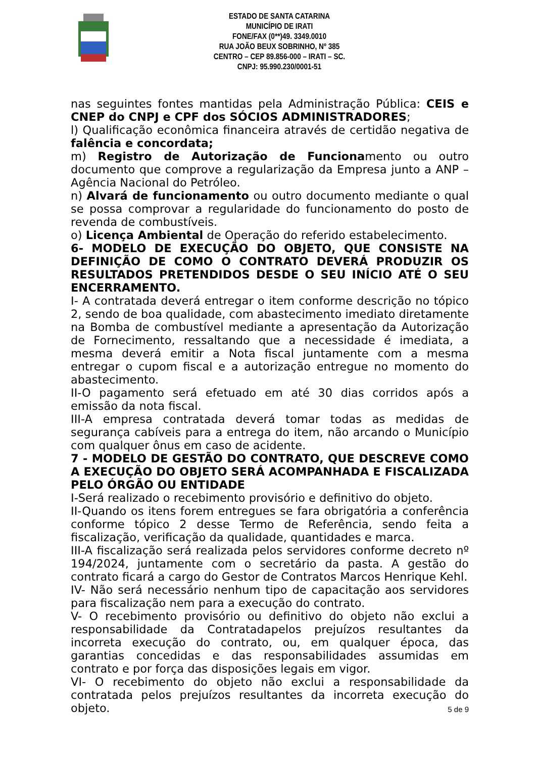ESTADO DE SANTA CATARINA
MUNICÍPIO DE IRATI
FONE/FAX (0**)49. 3349.0010
RUA JOÃO BEUX SOBRINHO, Nº 385
CENTRO – CEP 89.856-000 – IRATI – SC.
CNPJ: 95.990.230/0001-51
nas seguintes fontes mantidas pela Administração Pública: CEIS e CNEP do CNPJ e CPF dos SÓCIOS ADMINISTRADORES;
l) Qualificação econômica financeira através de certidão negativa de falência e concordata;
m) Registro de Autorização de Funcionamento ou outro documento que comprove a regularização da Empresa junto a ANP – Agência Nacional do Petróleo.
n) Alvará de funcionamento ou outro documento mediante o qual se possa comprovar a regularidade do funcionamento do posto de revenda de combustíveis.
o) Licença Ambiental de Operação do referido estabelecimento.
6- MODELO DE EXECUÇÃO DO OBJETO, QUE CONSISTE NA DEFINIÇÃO DE COMO O CONTRATO DEVERÁ PRODUZIR OS RESULTADOS PRETENDIDOS DESDE O SEU INÍCIO ATÉ O SEU ENCERRAMENTO.
I- A contratada deverá entregar o item conforme descrição no tópico 2, sendo de boa qualidade, com abastecimento imediato diretamente na Bomba de combustível mediante a apresentação da Autorização de Fornecimento, ressaltando que a necessidade é imediata, a mesma deverá emitir a Nota fiscal juntamente com a mesma entregar o cupom fiscal e a autorização entregue no momento do abastecimento.
II-O pagamento será efetuado em até 30 dias corridos após a emissão da nota fiscal.
III-A empresa contratada deverá tomar todas as medidas de segurança cabíveis para a entrega do item, não arcando o Município com qualquer ônus em caso de acidente.
7 - MODELO DE GESTÃO DO CONTRATO, QUE DESCREVE COMO A EXECUÇÃO DO OBJETO SERÁ ACOMPANHADA E FISCALIZADA PELO ÓRGÃO OU ENTIDADE
I-Será realizado o recebimento provisório e definitivo do objeto.
II-Quando os itens forem entregues se fara obrigatória a conferência conforme tópico 2 desse Termo de Referência, sendo feita a fiscalização, verificação da qualidade, quantidades e marca.
III-A fiscalização será realizada pelos servidores conforme decreto nº 194/2024, juntamente com o secretário da pasta. A gestão do contrato ficará a cargo do Gestor de Contratos Marcos Henrique Kehl.
IV- Não será necessário nenhum tipo de capacitação aos servidores para fiscalização nem para a execução do contrato.
V- O recebimento provisório ou definitivo do objeto não exclui a responsabilidade da Contratadapelos prejuízos resultantes da incorreta execução do contrato, ou, em qualquer época, das garantias concedidas e das responsabilidades assumidas em contrato e por força das disposições legais em vigor.
VI- O recebimento do objeto não exclui a responsabilidade da contratada pelos prejuízos resultantes da incorreta execução do objeto.
5 de 9